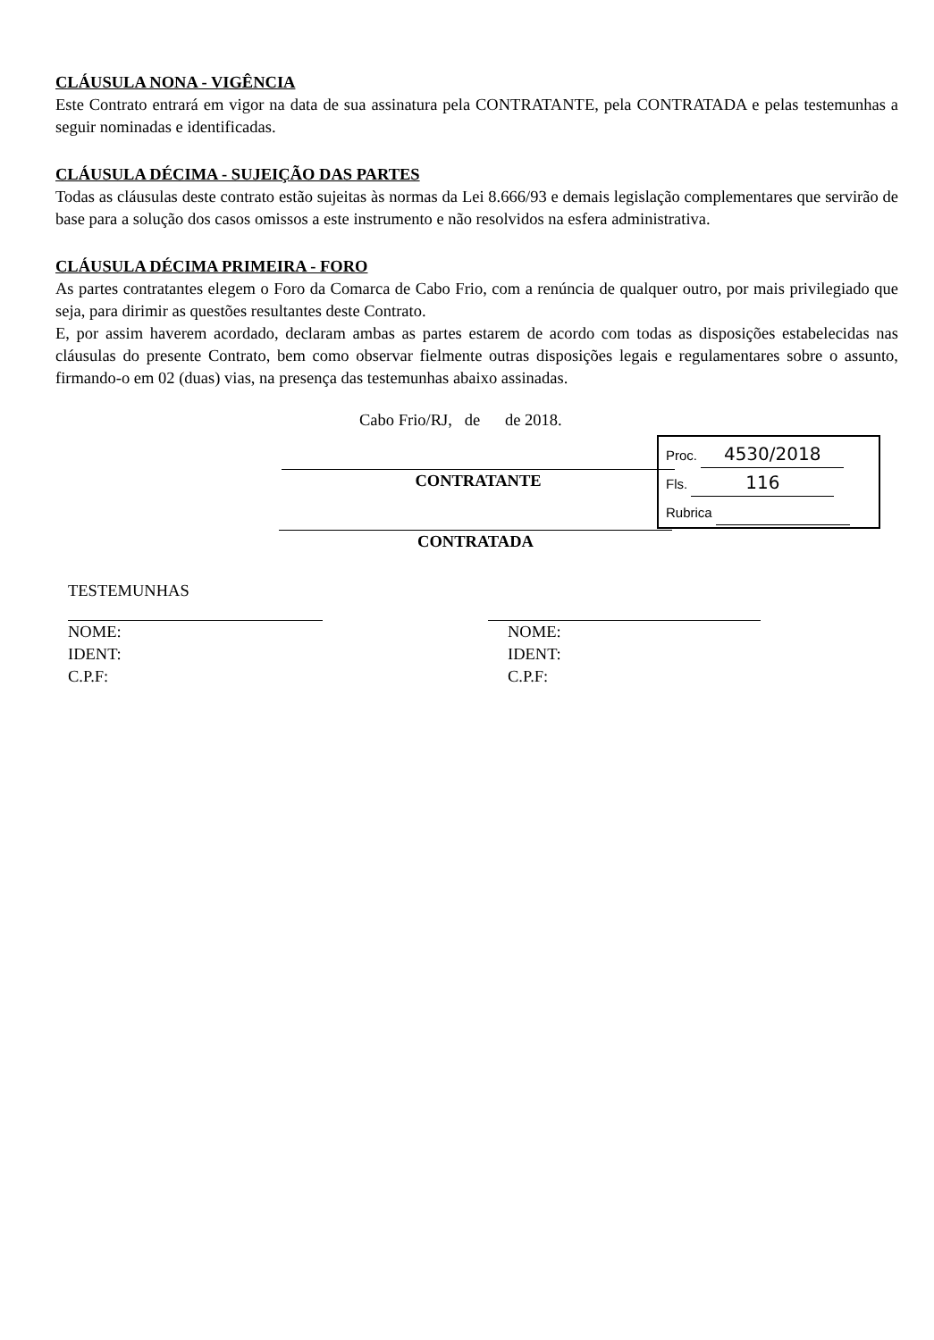CLÁUSULA NONA - VIGÊNCIA
Este Contrato entrará em vigor na data de sua assinatura pela CONTRATANTE, pela CONTRATADA e pelas testemunhas a seguir nominadas e identificadas.
CLÁUSULA DÉCIMA - SUJEIÇÃO DAS PARTES
Todas as cláusulas deste contrato estão sujeitas às normas da Lei 8.666/93 e demais legislação complementares que servirão de base para a solução dos casos omissos a este instrumento e não resolvidos na esfera administrativa.
CLÁUSULA DÉCIMA PRIMEIRA - FORO
As partes contratantes elegem o Foro da Comarca de Cabo Frio, com a renúncia de qualquer outro, por mais privilegiado que seja, para dirimir as questões resultantes deste Contrato.
E, por assim haverem acordado, declaram ambas as partes estarem de acordo com todas as disposições estabelecidas nas cláusulas do presente Contrato, bem como observar fielmente outras disposições legais e regulamentares sobre o assunto, firmando-o em 02 (duas) vias, na presença das testemunhas abaixo assinadas.
Cabo Frio/RJ, de de 2018.
CONTRATANTE
CONTRATADA
TESTEMUNHAS
NOME:
IDENT:
C.P.F:
NOME:
IDENT:
C.P.F:
Proc. 4530/2018
Fls. 116
Rubrica